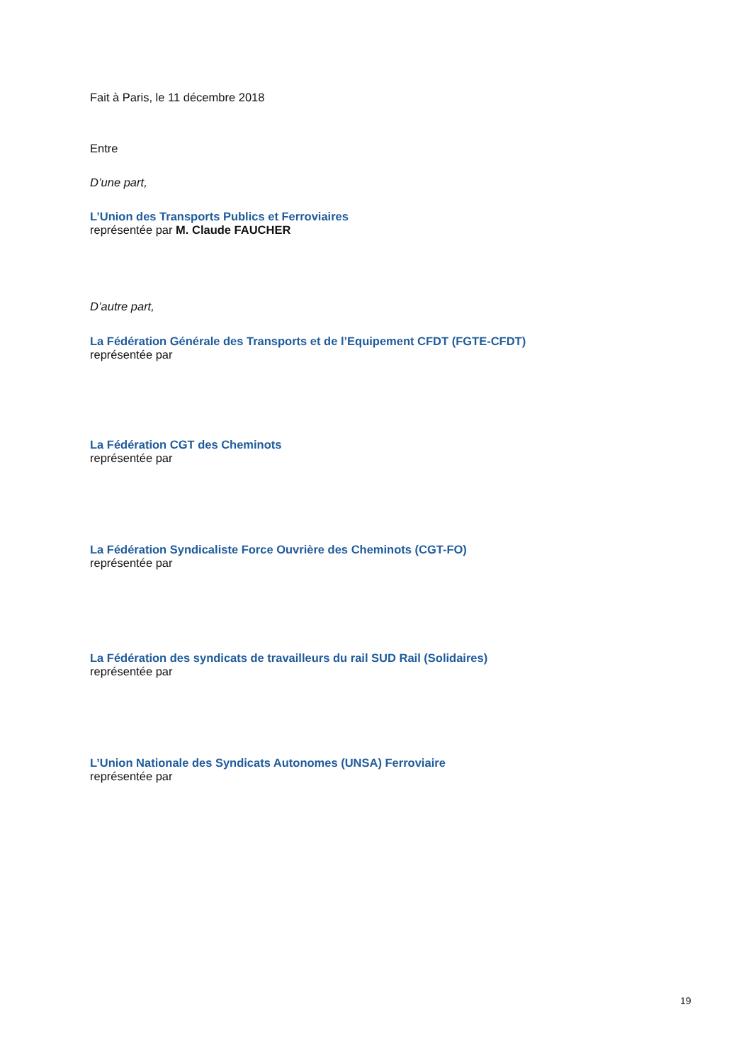Fait à Paris, le 11 décembre 2018
Entre
D’une part,
L’Union des Transports Publics et Ferroviaires
représentée par M. Claude FAUCHER
D’autre part,
La Fédération Générale des Transports et de l’Equipement CFDT (FGTE-CFDT)
représentée par
La Fédération CGT des Cheminots
représentée par
La Fédération Syndicaliste Force Ouvrière des Cheminots (CGT-FO)
représentée par
La Fédération des syndicats de travailleurs du rail SUD Rail (Solidaires)
représentée par
L’Union Nationale des Syndicats Autonomes (UNSA) Ferroviaire
représentée par
19